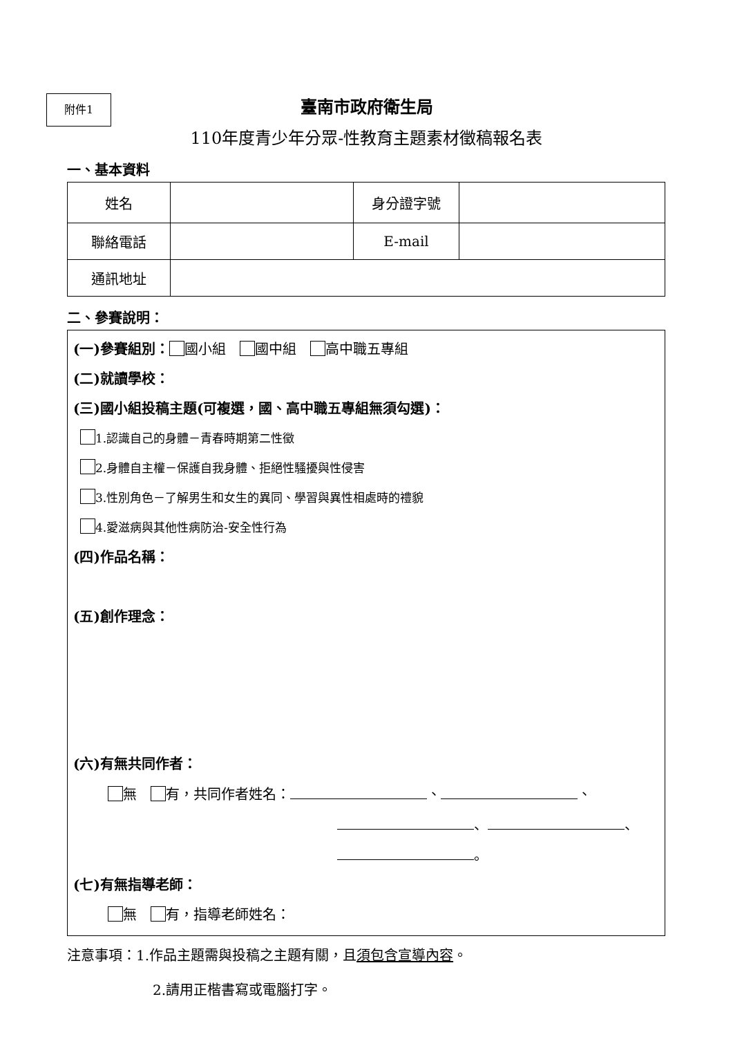附件1
臺南市政府衛生局
110年度青少年分眾-性教育主題素材徵稿報名表
一、基本資料
| 姓名 | | 身分證字號 | |
| 聯絡電話 | | E-mail | |
| 通訊地址 | | | |
二、參賽說明：
(一)參賽組別： 國小組　 國中組　 高中職五專組
(二)就讀學校：
(三)國小組投稿主題(可複選，國、高中職五專組無須勾選)：
1.認識自己的身體－青春時期第二性徵
2.身體自主權－保護自我身體、拒絕性騷擾與性侵害
3.性別角色－了解男生和女生的異同、學習與異性相處時的禮貌
4.愛滋病與其他性病防治-安全性行為
(四)作品名稱：
(五)創作理念：
(六)有無共同作者：
無　 有，共同作者姓名： 、 、
、 、
。
(七)有無指導老師：
無　 有，指導老師姓名：
注意事項：1.作品主題需與投稿之主題有關，且須包含宣導內容。
2.請用正楷書寫或電腦打字。